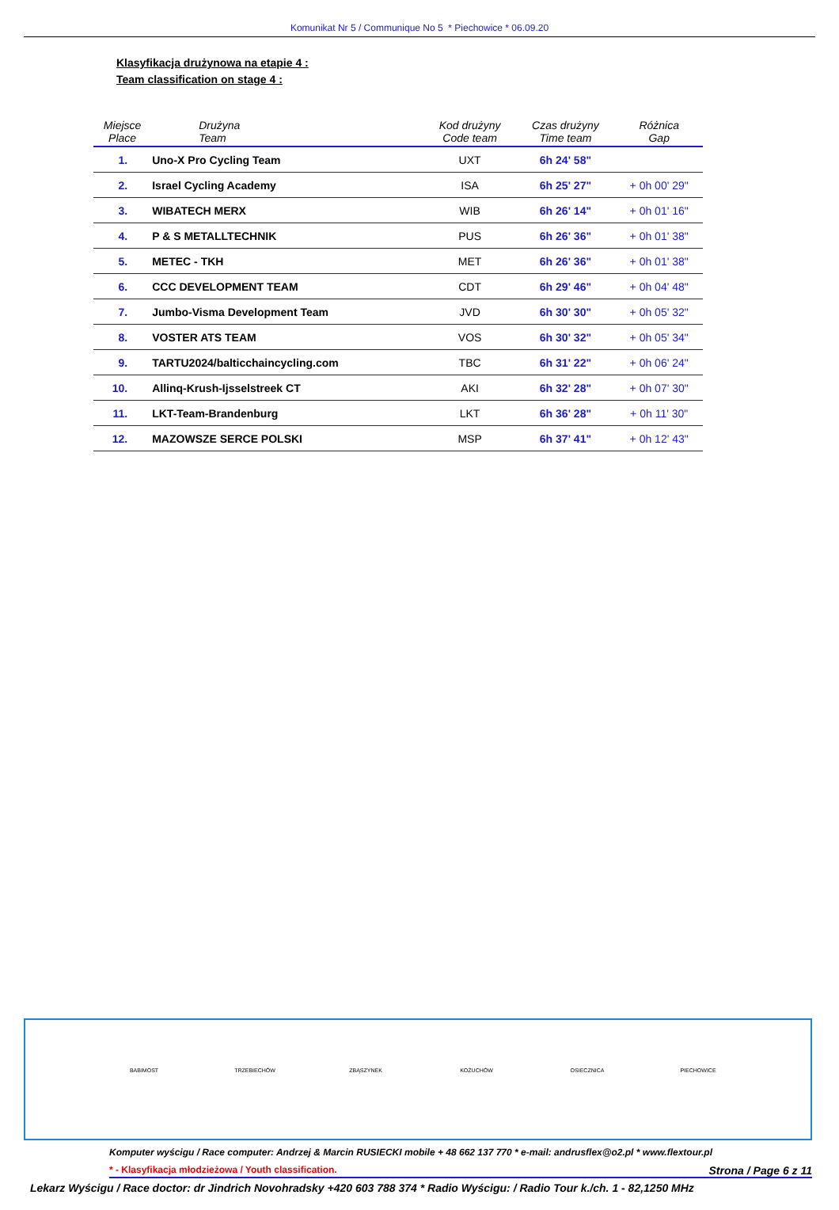Komunikat Nr 5 / Communique No 5 * Piechowice * 06.09.20
Klasyfikacja drużynowa na etapie 4 :
Team classification on stage 4 :
| Miejsce Place | Drużyna Team | Kod drużyny Code team | Czas drużyny Time team | Różnica Gap |
| --- | --- | --- | --- | --- |
| 1. | Uno-X Pro Cycling Team | UXT | 6h 24' 58" | |
| 2. | Israel Cycling Academy | ISA | 6h 25' 27" | + 0h 00' 29" |
| 3. | WIBATECH MERX | WIB | 6h 26' 14" | + 0h 01' 16" |
| 4. | P & S METALLTECHNIK | PUS | 6h 26' 36" | + 0h 01' 38" |
| 5. | METEC - TKH | MET | 6h 26' 36" | + 0h 01' 38" |
| 6. | CCC DEVELOPMENT TEAM | CDT | 6h 29' 46" | + 0h 04' 48" |
| 7. | Jumbo-Visma Development Team | JVD | 6h 30' 30" | + 0h 05' 32" |
| 8. | VOSTER ATS TEAM | VOS | 6h 30' 32" | + 0h 05' 34" |
| 9. | TARTU2024/balticchaincycling.com | TBC | 6h 31' 22" | + 0h 06' 24" |
| 10. | Allinq-Krush-Ijsselstreek CT | AKI | 6h 32' 28" | + 0h 07' 30" |
| 11. | LKT-Team-Brandenburg | LKT | 6h 36' 28" | + 0h 11' 30" |
| 12. | MAZOWSZE SERCE POLSKI | MSP | 6h 37' 41" | + 0h 12' 43" |
BABIMOST
TRZEBIECHÓW
ZBĄSZYNEK
KOŻUCHÓW
OSIECZNICA
PIECHOWICE
Komputer wyścigu / Race computer: Andrzej & Marcin RUSIECKI mobile + 48 662 137 770 * e-mail: andrusflex@o2.pl * www.flextour.pl
* - Klasyfikacja młodzieżowa / Youth classification. Strona / Page 6 z 11
Lekarz Wyścigu / Race doctor: dr Jindrich Novohradsky +420 603 788 374 * Radio Wyścigu: / Radio Tour k./ch. 1 - 82,1250 MHz